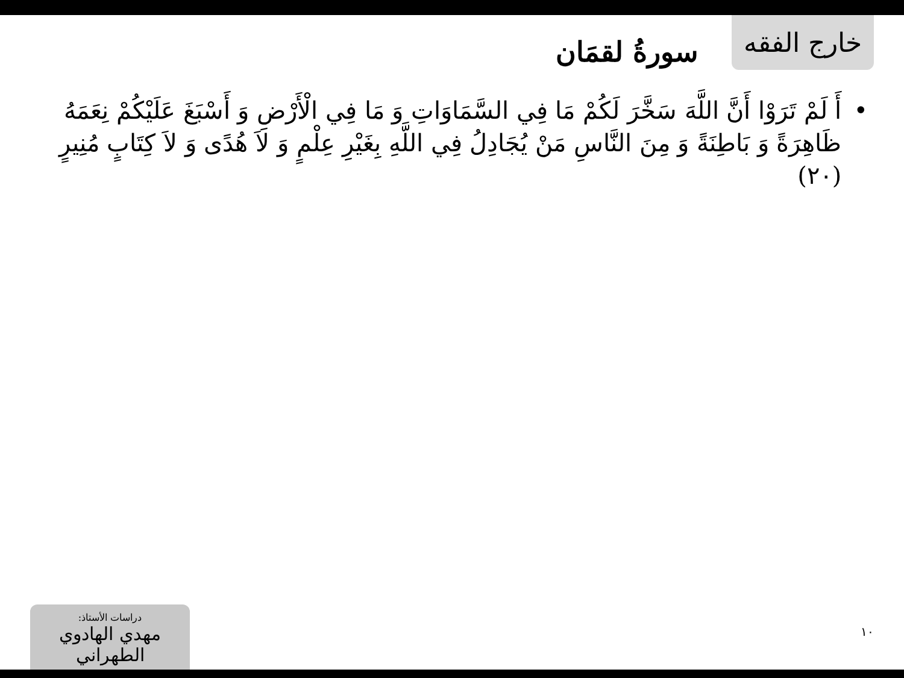خارج الفقه
سورةُ لقمَان
• أَ لَمْ تَرَوْا أَنَّ اللَّهَ سَخَّرَ لَكُمْ مَا فِي السَّمَاوَاتِ وَ مَا فِي الْأَرْضِ وَ أَسْبَغَ عَلَيْكُمْ نِعَمَهُ ظَاهِرَةً وَ بَاطِنَةً وَ مِنَ النَّاسِ مَنْ يُجَادِلُ فِي اللَّهِ بِغَيْرِ عِلْمٍ وَ لاَ هُدًى وَ لاَ كِتَابٍ مُنِيرٍ (٢٠)
دراسات الأستاذ:
مهدي الهادوي الطهراني
١٠